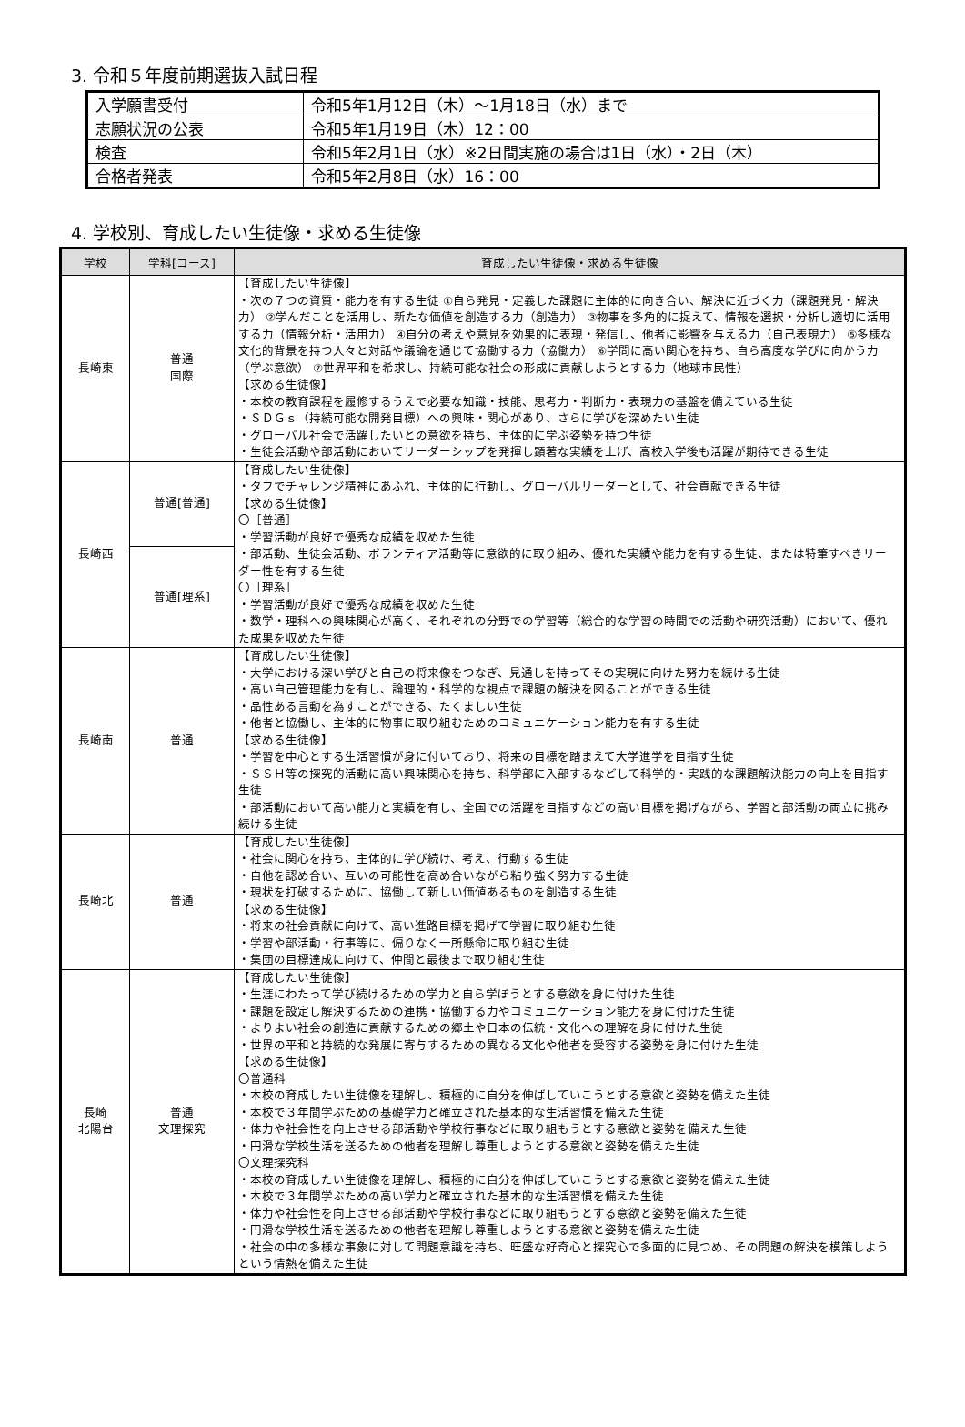3. 令和５年度前期選抜入試日程
| 入学願書受付 | 令和5年1月12日（木）～1月18日（水）まで |
| 志願状況の公表 | 令和5年1月19日（木）12：00 |
| 検査 | 令和5年2月1日（水）※2日間実施の場合は1日（水）・2日（木） |
| 合格者発表 | 令和5年2月8日（水）16：00 |
4. 学校別、育成したい生徒像・求める生徒像
| 学校 | 学科[コース] | 育成したい生徒像・求める生徒像 |
| --- | --- | --- |
| 長崎東 | 普通 国際 | 【育成したい生徒像】 ・次の７つの資質・能力を有する生徒 ①自ら発見・定義した課題に主体的に向き合い、解決に近づく力（課題発見・解決力） ②学んだことを活用し、新たな価値を創造する力（創造力） ③物事を多角的に捉えて、情報を選択・分析し適切に活用する力（情報分析・活用力） ④自分の考えや意見を効果的に表現・発信し、他者に影響を与える力（自己表現力） ⑤多様な文化的背景を持つ人々と対話や議論を通じて協働する力（協働力） ⑥学問に高い関心を持ち、自ら高度な学びに向かう力（学ぶ意欲） ⑦世界平和を希求し、持続可能な社会の形成に貢献しようとする力（地球市民性） 【求める生徒像】 ・本校の教育課程を履修するうえで必要な知識・技能、思考力・判断力・表現力の基盤を備えている生徒 ・ＳＤＧｓ（持続可能な開発目標）への興味・関心があり、さらに学びを深めたい生徒 ・グローバル社会で活躍したいとの意欲を持ち、主体的に学ぶ姿勢を持つ生徒 ・生徒会活動や部活動においてリーダーシップを発揮し顕著な実績を上げ、高校入学後も活躍が期待できる生徒 |
| 長崎西 | 普通[普通] | 【育成したい生徒像】 ・タフでチャレンジ精神にあふれ、主体的に行動し、グローバルリーダーとして、社会貢献できる生徒 【求める生徒像】 〇［普通］ ・学習活動が良好で優秀な成績を収めた生徒 ・部活動、生徒会活動、ボランティア活動等に意欲的に取り組み、優れた実績や能力を有する生徒、または特筆すべきリーダー性を有する生徒 〇［理系］ ・学習活動が良好で優秀な成績を収めた生徒 ・数学・理科への興味関心が高く、それぞれの分野での学習等（総合的な学習の時間での活動や研究活動）において、優れた成果を収めた生徒 |
| | 普通[理系] | |
| 長崎南 | 普通 | 【育成したい生徒像】 ・大学における深い学びと自己の将来像をつなぎ、見通しを持ってその実現に向けた努力を続ける生徒 ・高い自己管理能力を有し、論理的・科学的な視点で課題の解決を図ることができる生徒 ・品性ある言動を為すことができる、たくましい生徒 ・他者と協働し、主体的に物事に取り組むためのコミュニケーション能力を有する生徒 【求める生徒像】 ・学習を中心とする生活習慣が身に付いており、将来の目標を踏まえて大学進学を目指す生徒 ・ＳＳＨ等の探究的活動に高い興味関心を持ち、科学部に入部するなどして科学的・実践的な課題解決能力の向上を目指す生徒 ・部活動において高い能力と実績を有し、全国での活躍を目指すなどの高い目標を掲げながら、学習と部活動の両立に挑み続ける生徒 |
| 長崎北 | 普通 | 【育成したい生徒像】 ・社会に関心を持ち、主体的に学び続け、考え、行動する生徒 ・自他を認め合い、互いの可能性を高め合いながら粘り強く努力する生徒 ・現状を打破するために、協働して新しい価値あるものを創造する生徒 【求める生徒像】 ・将来の社会貢献に向けて、高い進路目標を掲げて学習に取り組む生徒 ・学習や部活動・行事等に、偏りなく一所懸命に取り組む生徒 ・集団の目標達成に向けて、仲間と最後まで取り組む生徒 |
| 長崎 北陽台 | 普通 文理探究 | 【育成したい生徒像】 ・生涯にわたって学び続けるための学力と自ら学ぼうとする意欲を身に付けた生徒 ・課題を設定し解決するための連携・協働する力やコミュニケーション能力を身に付けた生徒 ・よりよい社会の創造に貢献するための郷土や日本の伝統・文化への理解を身に付けた生徒 ・世界の平和と持続的な発展に寄与するための異なる文化や他者を受容する姿勢を身に付けた生徒 【求める生徒像】 〇普通科 ・本校の育成したい生徒像を理解し、積極的に自分を伸ばしていこうとする意欲と姿勢を備えた生徒 ・本校で３年間学ぶための基礎学力と確立された基本的な生活習慣を備えた生徒 ・体力や社会性を向上させる部活動や学校行事などに取り組もうとする意欲と姿勢を備えた生徒 ・円滑な学校生活を送るための他者を理解し尊重しようとする意欲と姿勢を備えた生徒 〇文理探究科 ・本校の育成したい生徒像を理解し、積極的に自分を伸ばしていこうとする意欲と姿勢を備えた生徒 ・本校で３年間学ぶための高い学力と確立された基本的な生活習慣を備えた生徒 ・体力や社会性を向上させる部活動や学校行事などに取り組もうとする意欲と姿勢を備えた生徒 ・円滑な学校生活を送るための他者を理解し尊重しようとする意欲と姿勢を備えた生徒 ・社会の中の多様な事象に対して問題意識を持ち、旺盛な好奇心と探究心で多面的に見つめ、その問題の解決を模策しようという情熱を備えた生徒 |